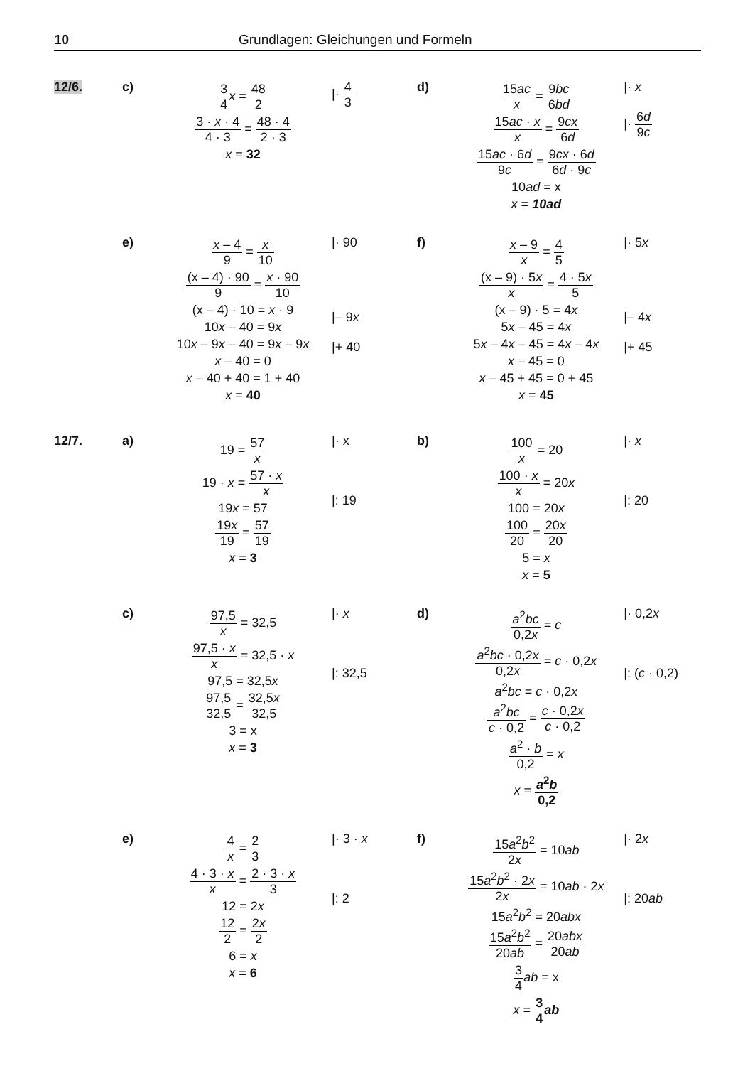10 Grundlagen: Gleichungen und Formeln
12/6. c)
3 4 x = 48 2
3 · x · 4 4 · 3 = 48 · 4 2 · 3
x = 32
|· 4 3
d)
15ac x = 9bc 6bd
15ac · x x = 9cx 6d
15ac · 6d 9c = 9cx · 6d 6d · 9c
10ad = x
x = 10ad
|· x
|· 6d 9c
e)
x – 4 9 = x 10
(x – 4) · 90 9 = x · 90 10
(x – 4) · 10 = x · 9
10x – 40 = 9x
10x – 9x – 40 = 9x – 9x
x – 40 = 0
x – 40 + 40 = 1 + 40
x = 40
|· 90
|– 9x
|+ 40
f)
x – 9 x = 4 5
(x – 9) · 5x x = 4 · 5x 5
(x – 9) · 5 = 4x
5x – 45 = 4x
5x – 4x – 45 = 4x – 4x
x – 45 = 0
x – 45 + 45 = 0 + 45
x = 45
|· 5x
|– 4x
|+ 45
12/7. a)
19 = 57 x
19 · x = 57 · x x
19x = 57
19x 19 = 57 19
x = 3
|· x
|: 19
b)
100 x = 20
100 · x x = 20x
100 = 20x
100 20 = 20x 20
5 = x
x = 5
|· x
|: 20
c)
97,5 x = 32,5
97,5 · x x = 32,5 · x
97,5 = 32,5x
97,5 32,5 = 32,5x 32,5
3 = x
x = 3
|· x
|: 32,5
d)
a<sup>2</sup>bc 0,2x = c
a<sup>2</sup>bc · 0,2x 0,2x = c · 0,2x
a<sup>2</sup>bc = c · 0,2x
a<sup>2</sup>bc c · 0,2 = c · 0,2x c · 0,2
a<sup>2</sup> · b 0,2 = x
x = a<sup>2</sup>b 0,2
|· 0,2x
|: (c · 0,2)
e)
4 x = 2 3
4 · 3 · x x = 2 · 3 · x 3
12 = 2x
12 2 = 2x 2
6 = x
x = 6
|· 3 · x
|: 2
f)
15a<sup>2</sup>b<sup>2</sup> 2x = 10ab
15a<sup>2</sup>b<sup>2</sup> · 2x 2x = 10ab · 2x
15a<sup>2</sup>b<sup>2</sup> = 20abx
15a<sup>2</sup>b<sup>2</sup> 20ab = 20abx 20ab
3 4 ab = x
x = 3 4 ab
|· 2x
|: 20ab